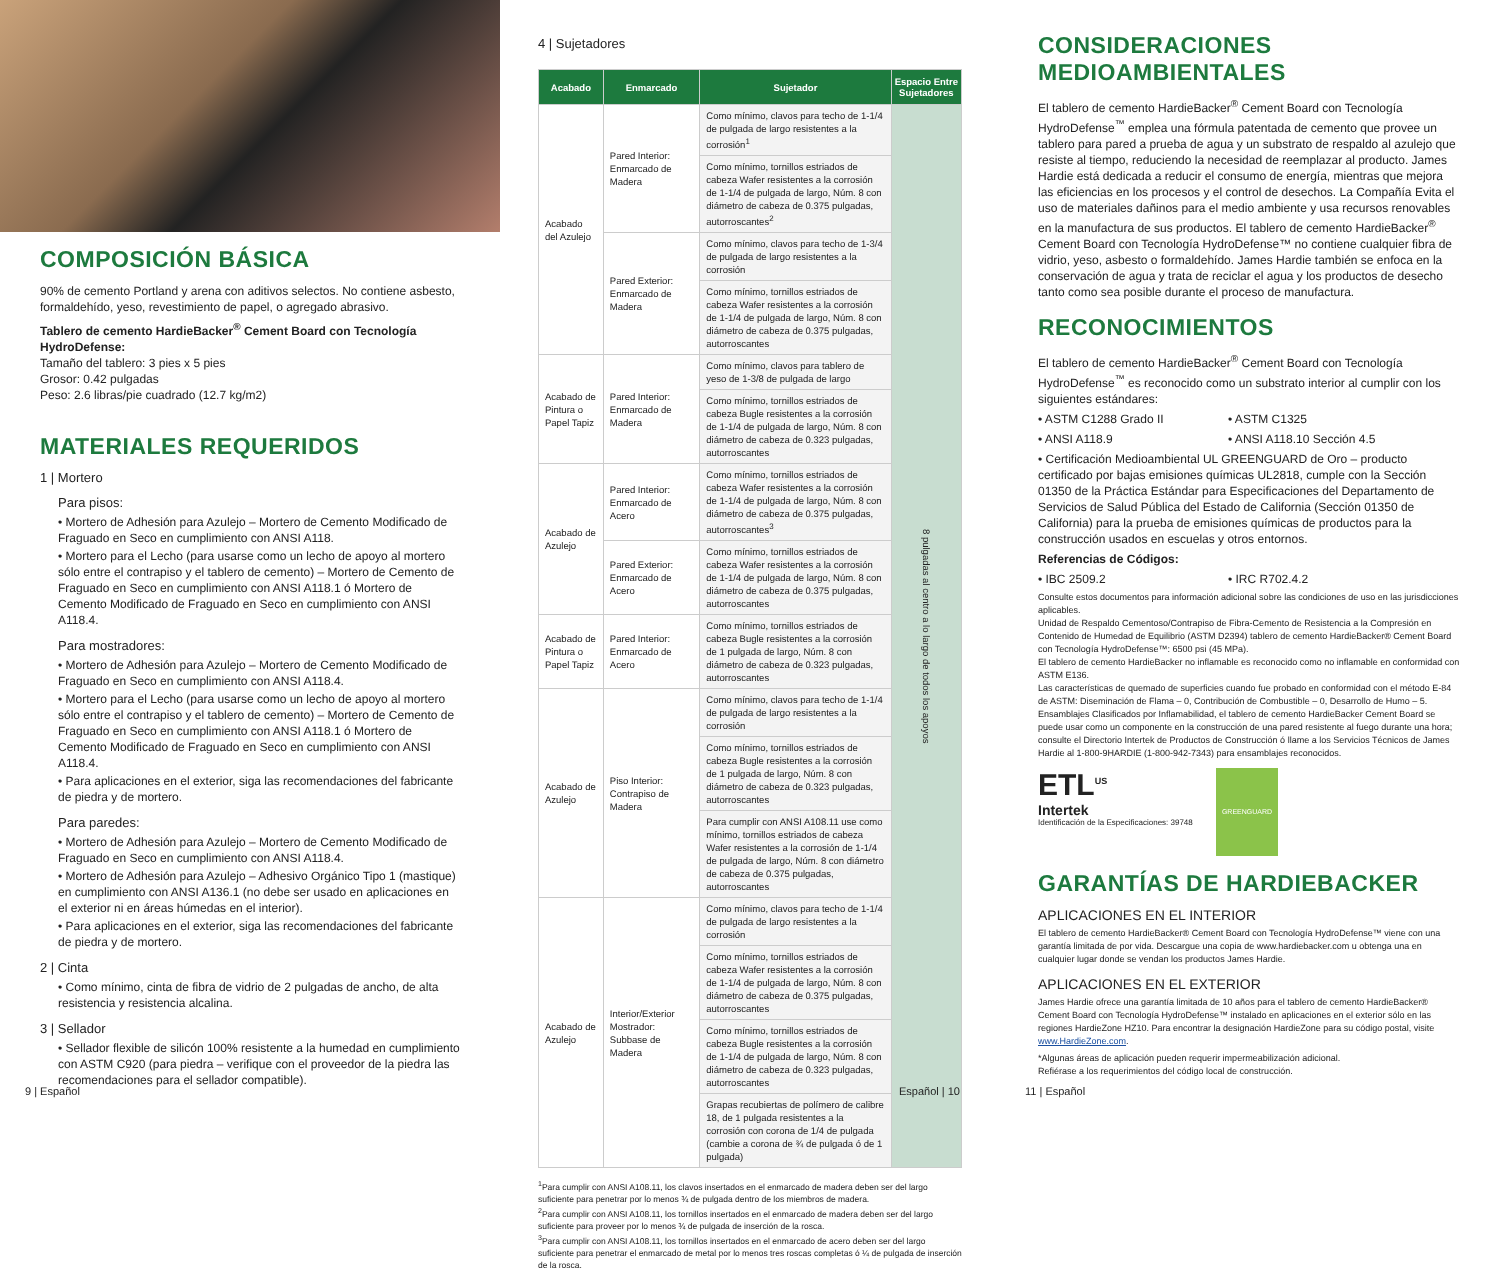COMPOSICIÓN BÁSICA
90% de cemento Portland y arena con aditivos selectos. No contiene asbesto, formaldehído, yeso, revestimiento de papel, o agregado abrasivo.
Tablero de cemento HardieBacker<sup>®</sup> Cement Board con Tecnología HydroDefense:
Tamaño del tablero: 3 pies x 5 pies
Grosor: 0.42 pulgadas
Peso: 2.6 libras/pie cuadrado (12.7 kg/m2)
MATERIALES REQUERIDOS
1 | Mortero
Para pisos:
• Mortero de Adhesión para Azulejo – Mortero de Cemento Modificado de Fraguado en Seco en cumplimiento con ANSI A118.
• Mortero para el Lecho (para usarse como un lecho de apoyo al mortero sólo entre el contrapiso y el tablero de cemento) – Mortero de Cemento de Fraguado en Seco en cumplimiento con ANSI A118.1 ó Mortero de Cemento Modificado de Fraguado en Seco en cumplimiento con ANSI A118.4.
Para mostradores:
• Mortero de Adhesión para Azulejo – Mortero de Cemento Modificado de Fraguado en Seco en cumplimiento con ANSI A118.4.
• Mortero para el Lecho (para usarse como un lecho de apoyo al mortero sólo entre el contrapiso y el tablero de cemento) – Mortero de Cemento de Fraguado en Seco en cumplimiento con ANSI A118.1 ó Mortero de Cemento Modificado de Fraguado en Seco en cumplimiento con ANSI A118.4.
• Para aplicaciones en el exterior, siga las recomendaciones del fabricante de piedra y de mortero.
Para paredes:
• Mortero de Adhesión para Azulejo – Mortero de Cemento Modificado de Fraguado en Seco en cumplimiento con ANSI A118.4.
• Mortero de Adhesión para Azulejo – Adhesivo Orgánico Tipo 1 (mastique) en cumplimiento con ANSI A136.1 (no debe ser usado en aplicaciones en el exterior ni en áreas húmedas en el interior).
• Para aplicaciones en el exterior, siga las recomendaciones del fabricante de piedra y de mortero.
2 | Cinta
• Como mínimo, cinta de fibra de vidrio de 2 pulgadas de ancho, de alta resistencia y resistencia alcalina.
3 | Sellador
• Sellador flexible de silicón 100% resistente a la humedad en cumplimiento con ASTM C920 (para piedra – verifique con el proveedor de la piedra las recomendaciones para el sellador compatible).
9 | Español
4 | Sujetadores
| Acabado | Enmarcado | Sujetador | Espacio Entre Sujetadores |
| --- | --- | --- | --- |
| Acabado del Azulejo | Pared Interior: Enmarcado de Madera | Como mínimo, clavos para techo de 1-1/4 de pulgada de largo resistentes a la corrosión<sup>1</sup> | 8 pulgadas al centro a lo largo de todos los apoyos |
| | | Como mínimo, tornillos estriados de cabeza Wafer resistentes a la corrosión de 1-1/4 de pulgada de largo, Núm. 8 con diámetro de cabeza de 0.375 pulgadas, autorroscantes<sup>2</sup> | |
| | Pared Exterior: Enmarcado de Madera | Como mínimo, clavos para techo de 1-3/4 de pulgada de largo resistentes a la corrosión | |
| | | Como mínimo, tornillos estriados de cabeza Wafer resistentes a la corrosión de 1-1/4 de pulgada de largo, Núm. 8 con diámetro de cabeza de 0.375 pulgadas, autorroscantes | |
| Acabado de Pintura o Papel Tapiz | Pared Interior: Enmarcado de Madera | Como mínimo, clavos para tablero de yeso de 1-3/8 de pulgada de largo | |
| | | Como mínimo, tornillos estriados de cabeza Bugle resistentes a la corrosión de 1-1/4 de pulgada de largo, Núm. 8 con diámetro de cabeza de 0.323 pulgadas, autorroscantes | |
| Acabado de Azulejo | Pared Interior: Enmarcado de Acero | Como mínimo, tornillos estriados de cabeza Wafer resistentes a la corrosión de 1-1/4 de pulgada de largo, Núm. 8 con diámetro de cabeza de 0.375 pulgadas, autorroscantes<sup>3</sup> | |
| | Pared Exterior: Enmarcado de Acero | Como mínimo, tornillos estriados de cabeza Wafer resistentes a la corrosión de 1-1/4 de pulgada de largo, Núm. 8 con diámetro de cabeza de 0.375 pulgadas, autorroscantes | |
| Acabado de Pintura o Papel Tapiz | Pared Interior: Enmarcado de Acero | Como mínimo, tornillos estriados de cabeza Bugle resistentes a la corrosión de 1 pulgada de largo, Núm. 8 con diámetro de cabeza de 0.323 pulgadas, autorroscantes | |
| Acabado de Azulejo | Piso Interior: Contrapiso de Madera | Como mínimo, clavos para techo de 1-1/4 de pulgada de largo resistentes a la corrosión | |
| | | Como mínimo, tornillos estriados de cabeza Bugle resistentes a la corrosión de 1 pulgada de largo, Núm. 8 con diámetro de cabeza de 0.323 pulgadas, autorroscantes | |
| | | Para cumplir con ANSI A108.11 use como mínimo, tornillos estriados de cabeza Wafer resistentes a la corrosión de 1-1/4 de pulgada de largo, Núm. 8 con diámetro de cabeza de 0.375 pulgadas, autorroscantes | |
| Acabado de Azulejo | Interior/Exterior Mostrador: Subbase de Madera | Como mínimo, clavos para techo de 1-1/4 de pulgada de largo resistentes a la corrosión | |
| | | Como mínimo, tornillos estriados de cabeza Wafer resistentes a la corrosión de 1-1/4 de pulgada de largo, Núm. 8 con diámetro de cabeza de 0.375 pulgadas, autorroscantes | |
| | | Como mínimo, tornillos estriados de cabeza Bugle resistentes a la corrosión de 1-1/4 de pulgada de largo, Núm. 8 con diámetro de cabeza de 0.323 pulgadas, autorroscantes | |
| | | Grapas recubiertas de polímero de calibre 18, de 1 pulgada resistentes a la corrosión con corona de 1/4 de pulgada (cambie a corona de ¾ de pulgada ó de 1 pulgada) | |
<sup>1</sup> Para cumplir con ANSI A108.11, los clavos insertados en el enmarcado de madera deben ser del largo suficiente para penetrar por lo menos ¾ de pulgada dentro de los miembros de madera.
<sup>2</sup> Para cumplir con ANSI A108.11, los tornillos insertados en el enmarcado de madera deben ser del largo suficiente para proveer por lo menos ¾ de pulgada de inserción de la rosca.
<sup>3</sup> Para cumplir con ANSI A108.11, los tornillos insertados en el enmarcado de acero deben ser del largo suficiente para penetrar el enmarcado de metal por lo menos tres roscas completas ó ¼ de pulgada de inserción de la rosca.
Español | 10
CONSIDERACIONES MEDIOAMBIENTALES
El tablero de cemento HardieBacker<sup>®</sup> Cement Board con Tecnología HydroDefense<sup>™</sup> emplea una fórmula patentada de cemento que provee un tablero para pared a prueba de agua y un substrato de respaldo al azulejo que resiste al tiempo, reduciendo la necesidad de reemplazar al producto. James Hardie está dedicada a reducir el consumo de energía, mientras que mejora las eficiencias en los procesos y el control de desechos. La Compañía Evita el uso de materiales dañinos para el medio ambiente y usa recursos renovables en la manufactura de sus productos. El tablero de cemento HardieBacker<sup>®</sup> Cement Board con Tecnología HydroDefense™ no contiene cualquier fibra de vidrio, yeso, asbesto o formaldehído. James Hardie también se enfoca en la conservación de agua y trata de reciclar el agua y los productos de desecho tanto como sea posible durante el proceso de manufactura.
RECONOCIMIENTOS
El tablero de cemento HardieBacker<sup>®</sup> Cement Board con Tecnología HydroDefense<sup>™</sup> es reconocido como un substrato interior al cumplir con los siguientes estándares:
• ASTM C1288 Grado II • ASTM C1325
• ANSI A118.9 • ANSI A118.10 Sección 4.5
• Certificación Medioambiental UL GREENGUARD de Oro – producto certificado por bajas emisiones químicas UL2818, cumple con la Sección 01350 de la Práctica Estándar para Especificaciones del Departamento de Servicios de Salud Pública del Estado de California (Sección 01350 de California) para la prueba de emisiones químicas de productos para la construcción usados en escuelas y otros entornos.
Referencias de Códigos:
• IBC 2509.2 • IRC R702.4.2
Consulte estos documentos para información adicional sobre las condiciones de uso en las jurisdicciones aplicables.
Unidad de Respaldo Cementoso/Contrapiso de Fibra-Cemento de Resistencia a la Compresión en Contenido de Humedad de Equilibrio (ASTM D2394) tablero de cemento HardieBacker® Cement Board con Tecnología HydroDefense™: 6500 psi (45 MPa).
El tablero de cemento HardieBacker no inflamable es reconocido como no inflamable en conformidad con ASTM E136.
Las características de quemado de superficies cuando fue probado en conformidad con el método E-84 de ASTM: Diseminación de Flama – 0, Contribución de Combustible – 0, Desarrollo de Humo – 5. Ensamblajes Clasificados por Inflamabilidad, el tablero de cemento HardieBacker Cement Board se puede usar como un componente en la construcción de una pared resistente al fuego durante una hora; consulte el Directorio Intertek de Productos de Construcción ó llame a los Servicios Técnicos de James Hardie al 1-800-9HARDIE (1-800-942-7343) para ensamblajes reconocidos.
ETL<sup>US</sup>
Intertek
Identificación de la Especificaciones: 39748
GREENGUARD
GARANTÍAS DE HARDIEBACKER
APLICACIONES EN EL INTERIOR
El tablero de cemento HardieBacker® Cement Board con Tecnología HydroDefense™ viene con una garantía limitada de por vida. Descargue una copia de www.hardiebacker.com u obtenga una en cualquier lugar donde se vendan los productos James Hardie.
APLICACIONES EN EL EXTERIOR
James Hardie ofrece una garantía limitada de 10 años para el tablero de cemento HardieBacker® Cement Board con Tecnología HydroDefense™ instalado en aplicaciones en el exterior sólo en las regiones HardieZone HZ10. Para encontrar la designación HardieZone para su código postal, visite www.HardieZone.com.
*Algunas áreas de aplicación pueden requerir impermeabilización adicional.
Refiérase a los requerimientos del código local de construcción.
11 | Español